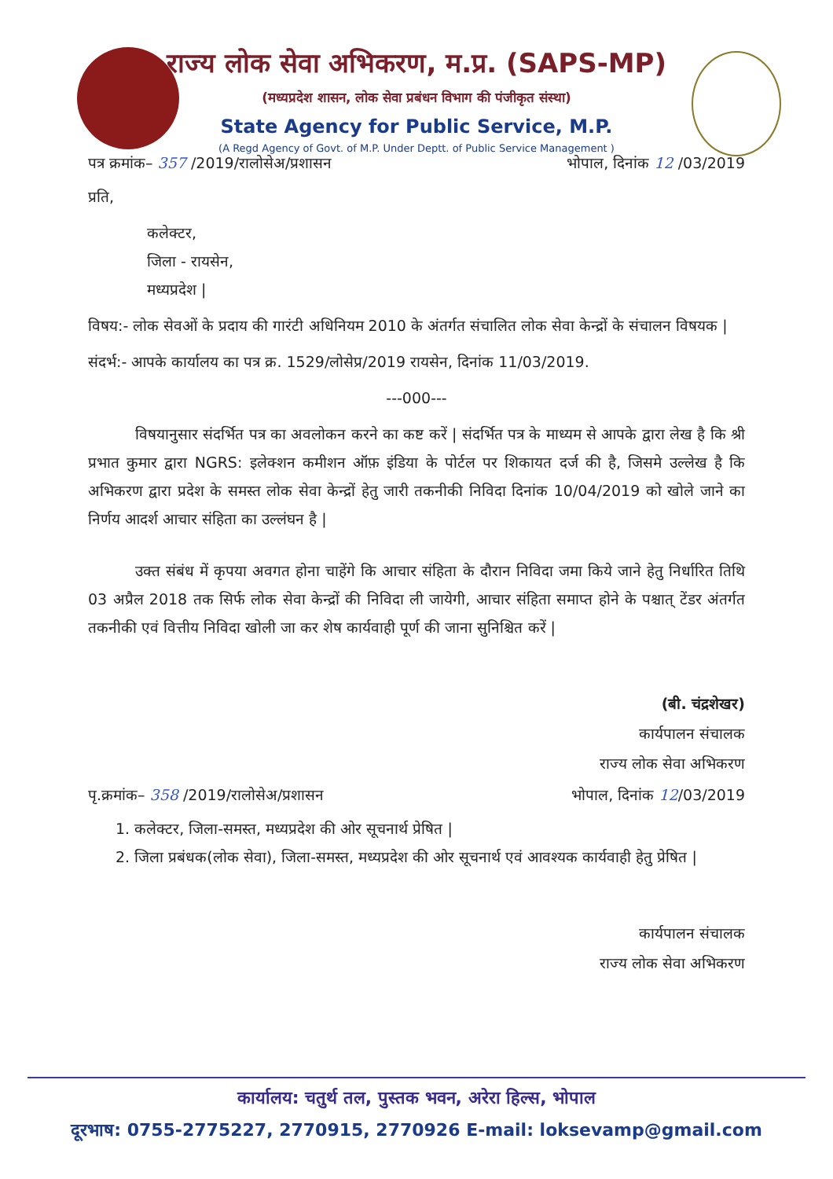राज्य लोक सेवा अभिकरण, म.प्र. (SAPS-MP)
(मध्यप्रदेश शासन, लोक सेवा प्रबंधन विभाग की पंजीकृत संस्था)
State Agency for Public Service, M.P.
(A Regd Agency of Govt. of M.P. Under Deptt. of Public Service Management )
पत्र क्रमांक– 357 /2019/रालोसेअ/प्रशासन भोपाल, दिनांक 12 /03/2019
प्रति,
कलेक्टर,
जिला - रायसेन,
मध्यप्रदेश |
विषय:- लोक सेवओं के प्रदाय की गारंटी अधिनियम 2010 के अंतर्गत संचालित लोक सेवा केन्द्रों के संचालन विषयक |
संदर्भ:- आपके कार्यालय का पत्र क्र. 1529/लोसेप्र/2019 रायसेन, दिनांक 11/03/2019.
---000---
विषयानुसार संदर्भित पत्र का अवलोकन करने का कष्ट करें | संदर्भित पत्र के माध्यम से आपके द्वारा लेख है कि श्री प्रभात कुमार द्वारा NGRS: इलेक्शन कमीशन ऑफ़ इंडिया के पोर्टल पर शिकायत दर्ज की है, जिसमे उल्लेख है कि अभिकरण द्वारा प्रदेश के समस्त लोक सेवा केन्द्रों हेतु जारी तकनीकी निविदा दिनांक 10/04/2019 को खोले जाने का निर्णय आदर्श आचार संहिता का उल्लंघन है |
उक्त संबंध में कृपया अवगत होना चाहेंगे कि आचार संहिता के दौरान निविदा जमा किये जाने हेतु निर्धारित तिथि 03 अप्रैल 2018 तक सिर्फ लोक सेवा केन्द्रों की निविदा ली जायेगी, आचार संहिता समाप्त होने के पश्चात् टेंडर अंतर्गत तकनीकी एवं वित्तीय निविदा खोली जा कर शेष कार्यवाही पूर्ण की जाना सुनिश्चित करें |
(बी. चंद्रशेखर)
कार्यपालन संचालक
राज्य लोक सेवा अभिकरण
पृ.क्रमांक– 358 /2019/रालोसेअ/प्रशासन भोपाल, दिनांक 12/03/2019
1. कलेक्टर, जिला-समस्त, मध्यप्रदेश की ओर सूचनार्थ प्रेषित |
2. जिला प्रबंधक(लोक सेवा), जिला-समस्त, मध्यप्रदेश की ओर सूचनार्थ एवं आवश्यक कार्यवाही हेतु प्रेषित |
कार्यपालन संचालक
राज्य लोक सेवा अभिकरण
कार्यालय: चतुर्थ तल, पुस्तक भवन, अरेरा हिल्स, भोपाल
दूरभाष: 0755-2775227, 2770915, 2770926 E-mail: loksevamp@gmail.com